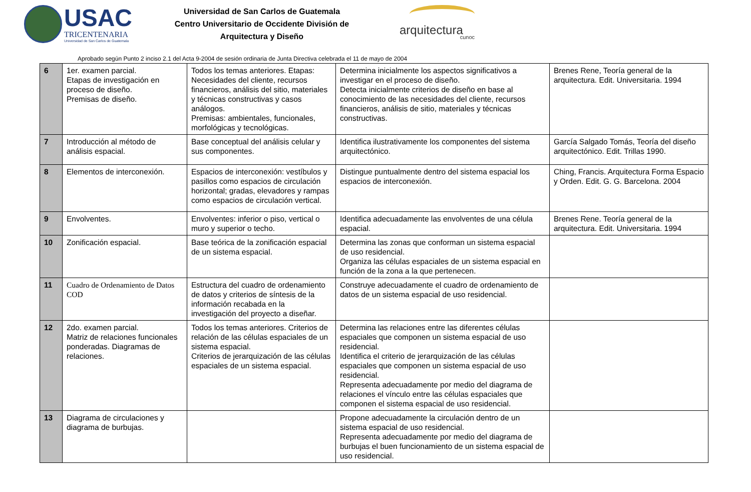USAC
TRICENTENARIA
Universidad de San Carlos de Guatemala
Universidad de San Carlos de Guatemala
Centro Universitario de Occidente División de
Arquitectura y Diseño
arquitectura
cunoc
Aprobado según Punto 2 inciso 2.1 del Acta 9-2004 de sesión ordinaria de Junta Directiva celebrada el 11 de mayo de 2004
| 6 | 1er. examen parcial. Etapas de investigación en proceso de diseño. Premisas de diseño. | Todos los temas anteriores. Etapas: Necesidades del cliente, recursos financieros, análisis del sitio, materiales y técnicas constructivas y casos análogos. Premisas: ambientales, funcionales, morfológicas y tecnológicas. | Determina inicialmente los aspectos significativos a investigar en el proceso de diseño. Detecta inicialmente criterios de diseño en base al conocimiento de las necesidades del cliente, recursos financieros, análisis de sitio, materiales y técnicas constructivas. | Brenes Rene, Teoría general de la arquitectura. Edit. Universitaria. 1994 |
| 7 | Introducción al método de análisis espacial. | Base conceptual del análisis celular y sus componentes. | Identifica ilustrativamente los componentes del sistema arquitectónico. | García Salgado Tomás, Teoría del diseño arquitectónico. Edit. Trillas 1990. |
| 8 | Elementos de interconexión. | Espacios de interconexión: vestíbulos y pasillos como espacios de circulación horizontal; gradas, elevadores y rampas como espacios de circulación vertical. | Distingue puntualmente dentro del sistema espacial los espacios de interconexión. | Ching, Francis. Arquitectura Forma Espacio y Orden. Edit. G. G. Barcelona. 2004 |
| 9 | Envolventes. | Envolventes: inferior o piso, vertical o muro y superior o techo. | Identifica adecuadamente las envolventes de una célula espacial. | Brenes Rene. Teoría general de la arquitectura. Edit. Universitaria. 1994 |
| 10 | Zonificación espacial. | Base teórica de la zonificación espacial de un sistema espacial. | Determina las zonas que conforman un sistema espacial de uso residencial. Organiza las células espaciales de un sistema espacial en función de la zona a la que pertenecen. | |
| 11 | Cuadro de Ordenamiento de Datos COD | Estructura del cuadro de ordenamiento de datos y criterios de síntesis de la información recabada en la investigación del proyecto a diseñar. | Construye adecuadamente el cuadro de ordenamiento de datos de un sistema espacial de uso residencial. | |
| 12 | 2do. examen parcial. Matriz de relaciones funcionales ponderadas. Diagramas de relaciones. | Todos los temas anteriores. Criterios de relación de las células espaciales de un sistema espacial. Criterios de jerarquización de las células espaciales de un sistema espacial. | Determina las relaciones entre las diferentes células espaciales que componen un sistema espacial de uso residencial. Identifica el criterio de jerarquización de las células espaciales que componen un sistema espacial de uso residencial. Representa adecuadamente por medio del diagrama de relaciones el vínculo entre las células espaciales que componen el sistema espacial de uso residencial. | |
| 13 | Diagrama de circulaciones y diagrama de burbujas. | | Propone adecuadamente la circulación dentro de un sistema espacial de uso residencial. Representa adecuadamente por medio del diagrama de burbujas el buen funcionamiento de un sistema espacial de uso residencial. | |